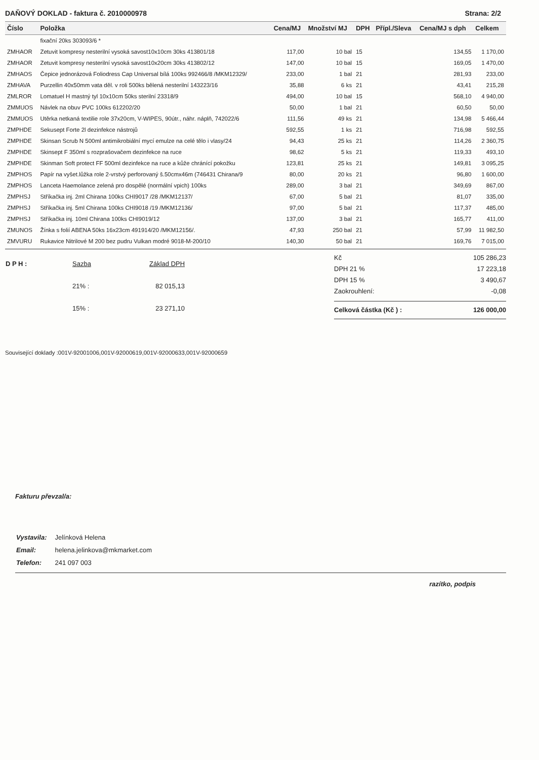DAŇOVÝ DOKLAD - faktura č. 2010000978 Strana: 2/2
| Číslo | Položka | Cena/MJ | Množství MJ | DPH | Přípl./Sleva | Cena/MJ s dph | Celkem |
| --- | --- | --- | --- | --- | --- | --- | --- |
| | fixační 20ks 303093/6 * | | | | | | |
| ZMHAOR | Zetuvit kompresy nesterilní vysoká savost10x10cm 30ks 413801/18 | 117,00 | 10 bal | 15 | | 134,55 | 1 170,00 |
| ZMHAOR | Zetuvit kompresy nesterilní vysoká savost10x20cm 30ks 413802/12 | 147,00 | 10 bal | 15 | | 169,05 | 1 470,00 |
| ZMHAOS | Čepice jednorázová Foliodress Cap Universal bílá 100ks 992466/8 /MKM12329/ | 233,00 | 1 bal | 21 | | 281,93 | 233,00 |
| ZMHAVA | Purzellin 40x50mm vata děl. v roli 500ks bělená nesterilní 143223/16 | 35,88 | 6 ks | 21 | | 43,41 | 215,28 |
| ZMLROR | Lomatuel H mastný tyl 10x10cm 50ks sterilní 23318/9 | 494,00 | 10 bal | 15 | | 568,10 | 4 940,00 |
| ZMMUOS | Návlek na obuv PVC 100ks 612202/20 | 50,00 | 1 bal | 21 | | 60,50 | 50,00 |
| ZMMUOS | Utěrka netkaná textilie role 37x20cm, V-WIPES, 90útr., náhr. náplň, 742022/6 | 111,56 | 49 ks | 21 | | 134,98 | 5 466,44 |
| ZMPHDE | Sekusept Forte 2l dezinfekce nástrojů | 592,55 | 1 ks | 21 | | 716,98 | 592,55 |
| ZMPHDE | Skinsan Scrub N 500ml antimikrobiální mycí emulze na celé tělo i vlasy/24 | 94,43 | 25 ks | 21 | | 114,26 | 2 360,75 |
| ZMPHDE | Skinsept F 350ml s rozprašovačem dezinfekce na ruce | 98,62 | 5 ks | 21 | | 119,33 | 493,10 |
| ZMPHDE | Skinman Soft protect FF 500ml dezinfekce na ruce a kůže chránící pokožku | 123,81 | 25 ks | 21 | | 149,81 | 3 095,25 |
| ZMPHOS | Papír na vyšet.lůžka role 2-vrstvý perforovaný š.50cmx46m (746431 Chirana/9 | 80,00 | 20 ks | 21 | | 96,80 | 1 600,00 |
| ZMPHOS | Lanceta Haemolance zelená pro dospělé (normální vpich) 100ks | 289,00 | 3 bal | 21 | | 349,69 | 867,00 |
| ZMPHSJ | Stříkačka inj. 2ml Chirana 100ks CHI9017 /28 /MKM12137/ | 67,00 | 5 bal | 21 | | 81,07 | 335,00 |
| ZMPHSJ | Stříkačka inj. 5ml Chirana 100ks CHI9018 /19 /MKM12136/ | 97,00 | 5 bal | 21 | | 117,37 | 485,00 |
| ZMPHSJ | Stříkačka inj. 10ml Chirana 100ks CHI9019/12 | 137,00 | 3 bal | 21 | | 165,77 | 411,00 |
| ZMUNOS | Žínka s folií ABENA 50ks 16x23cm 491914/20 /MKM12156/. | 47,93 | 250 bal | 21 | | 57,99 | 11 982,50 |
| ZMVURU | Rukavice Nitrilové M 200 bez pudru Vulkan modré 9018-M-200/10 | 140,30 | 50 bal | 21 | | 169,76 | 7 015,00 |
| D P H : | Sazba | Základ DPH |
| | 21% : | 82 015,13 |
| | 15% : | 23 271,10 |
Kč 105 286,23
DPH 21 % 17 223,18
DPH 15 % 3 490,67
Zaokrouhlení: -0,08
Celková částka (Kč ) : 126 000,00
Související doklady :001V-92001006,001V-92000619,001V-92000633,001V-92000659
Fakturu převzal/a:
| Vystavila: | Jelínková Helena |
| Email: | helena.jelinkova@mkmarket.com |
| Telefon: | 241 097 003 |
razítko, podpis